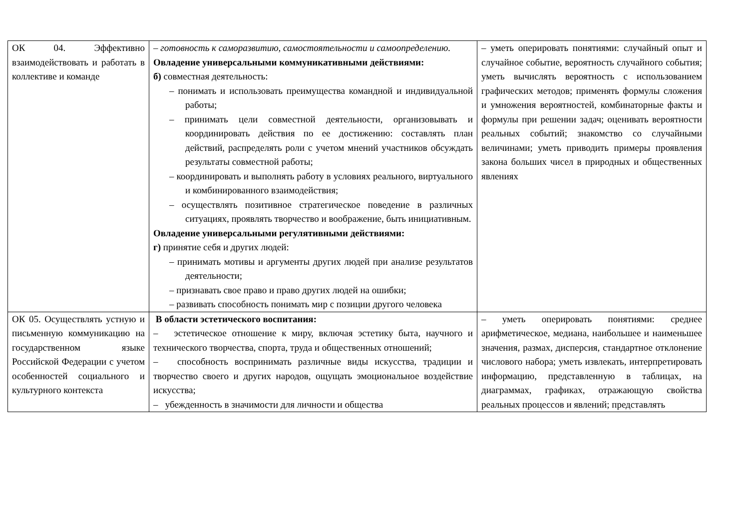| ОК 04. Эффективно взаимодействовать и работать в коллективе и команде | – готовность к саморазвитию, самостоятельности и самоопределению. Овладение универсальными коммуникативными действиями: б) совместная деятельность: – понимать и использовать преимущества командной и индивидуальной работы; – принимать цели совместной деятельности, организовывать и координировать действия по ее достижению: составлять план действий, распределять роли с учетом мнений участников обсуждать результаты совместной работы; – координировать и выполнять работу в условиях реального, виртуального и комбинированного взаимодействия; – осуществлять позитивное стратегическое поведение в различных ситуациях, проявлять творчество и воображение, быть инициативным. Овладение универсальными регулятивными действиями: г) принятие себя и других людей: – принимать мотивы и аргументы других людей при анализе результатов деятельности; – признавать свое право и право других людей на ошибки; – развивать способность понимать мир с позиции другого человека | – уметь оперировать понятиями: случайный опыт и случайное событие, вероятность случайного события; уметь вычислять вероятность с использованием графических методов; применять формулы сложения и умножения вероятностей, комбинаторные факты и формулы при решении задач; оценивать вероятности реальных событий; знакомство со случайными величинами; уметь приводить примеры проявления закона больших чисел в природных и общественных явлениях |
| ОК 05. Осуществлять устную и письменную коммуникацию на государственном языке Российской Федерации с учетом особенностей социального и культурного контекста | В области эстетического воспитания: – эстетическое отношение к миру, включая эстетику быта, научного и технического творчества, спорта, труда и общественных отношений; – способность воспринимать различные виды искусства, традиции и творчество своего и других народов, ощущать эмоциональное воздействие искусства; – убежденность в значимости для личности и общества | – уметь оперировать понятиями: среднее арифметическое, медиана, наибольшее и наименьшее значения, размах, дисперсия, стандартное отклонение числового набора; уметь извлекать, интерпретировать информацию, представленную в таблицах, на диаграммах, графиках, отражающую свойства реальных процессов и явлений; представлять |